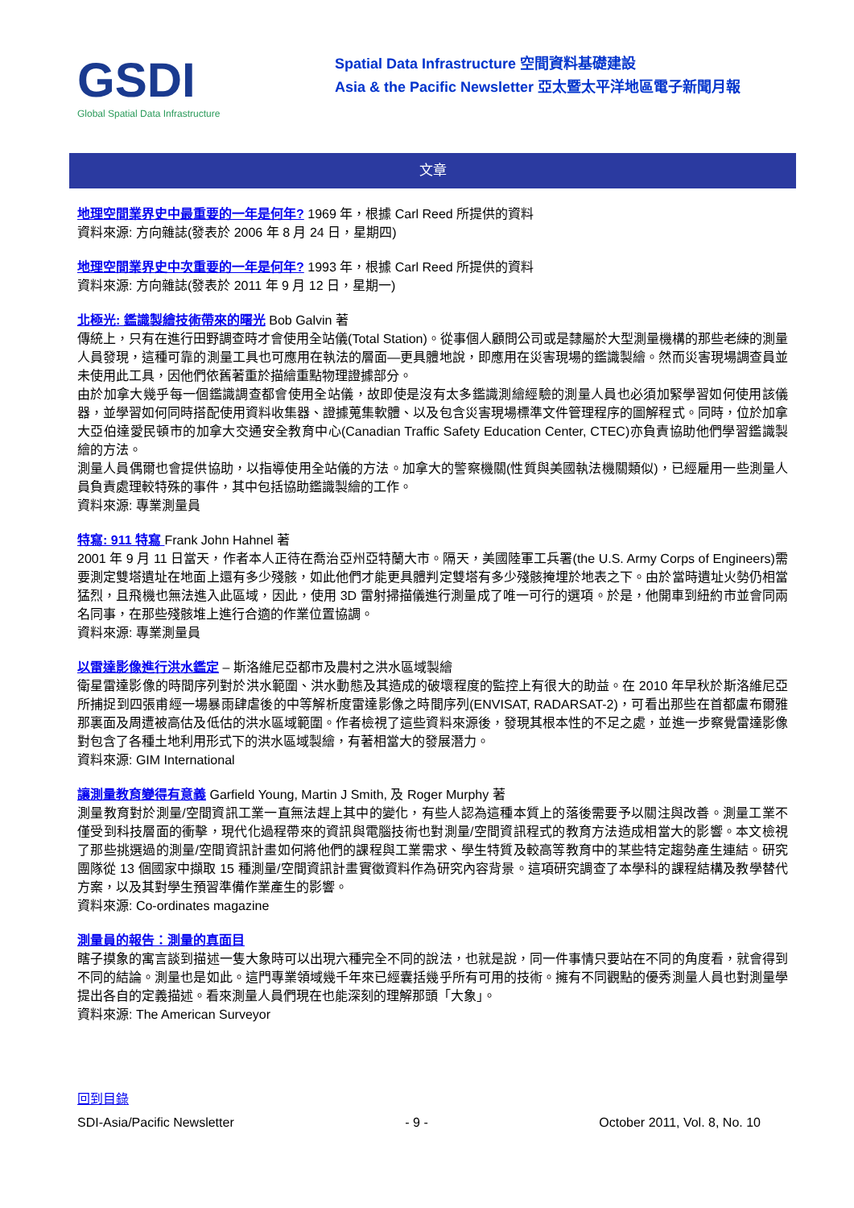GSDI
Global Spatial Data Infrastructure
Spatial Data Infrastructure 空間資料基礎建設
Asia & the Pacific Newsletter 亞太暨太平洋地區電子新聞月報
文章
地理空間業界史中最重要的一年是何年? 1969 年，根據 Carl Reed 所提供的資料
資料來源: 方向雜誌(發表於 2006 年 8 月 24 日，星期四)
地理空間業界史中次重要的一年是何年? 1993 年，根據 Carl Reed 所提供的資料
資料來源: 方向雜誌(發表於 2011 年 9 月 12 日，星期一)
北極光: 鑑識製繪技術帶來的曙光 Bob Galvin 著
傳統上，只有在進行田野調查時才會使用全站儀(Total Station)。從事個人顧問公司或是隸屬於大型測量機構的那些老練的測量人員發現，這種可靠的測量工具也可應用在執法的層面—更具體地說，即應用在災害現場的鑑識製繪。然而災害現場調查員並未使用此工具，因他們依舊著重於描繪重點物理證據部分。
由於加拿大幾乎每一個鑑識調查都會使用全站儀，故即使是沒有太多鑑識測繪經驗的測量人員也必須加緊學習如何使用該儀器，並學習如何同時搭配使用資料收集器、證據蒐集軟體、以及包含災害現場標準文件管理程序的圖解程式。同時，位於加拿大亞伯達愛民頓市的加拿大交通安全教育中心(Canadian Traffic Safety Education Center, CTEC)亦負責協助他們學習鑑識製繪的方法。
測量人員偶爾也會提供協助，以指導使用全站儀的方法。加拿大的警察機關(性質與美國執法機關類似)，已經雇用一些測量人員負責處理較特殊的事件，其中包括協助鑑識製繪的工作。
資料來源: 專業測量員
特寫: 911 特寫 Frank John Hahnel 著
2001 年 9 月 11 日當天，作者本人正待在喬治亞州亞特蘭大市。隔天，美國陸軍工兵署(the U.S. Army Corps of Engineers)需要測定雙塔遺址在地面上還有多少殘骸，如此他們才能更具體判定雙塔有多少殘骸掩埋於地表之下。由於當時遺址火勢仍相當猛烈，且飛機也無法進入此區域，因此，使用 3D 雷射掃描儀進行測量成了唯一可行的選項。於是，他開車到紐約市並會同兩名同事，在那些殘骸堆上進行合適的作業位置協調。
資料來源: 專業測量員
以雷達影像進行洪水鑑定 – 斯洛維尼亞都市及農村之洪水區域製繪
衛星雷達影像的時間序列對於洪水範圍、洪水動態及其造成的破壞程度的監控上有很大的助益。在 2010 年早秋於斯洛維尼亞所捕捉到四張甫經一場暴雨肆虐後的中等解析度雷達影像之時間序列(ENVISAT, RADARSAT-2)，可看出那些在首都盧布爾雅那裏面及周遭被高估及低估的洪水區域範圍。作者檢視了這些資料來源後，發現其根本性的不足之處，並進一步察覺雷達影像對包含了各種土地利用形式下的洪水區域製繪，有著相當大的發展潛力。
資料來源: GIM International
讓測量教育變得有意義 Garfield Young, Martin J Smith, 及 Roger Murphy 著
測量教育對於測量/空間資訊工業一直無法趕上其中的變化，有些人認為這種本質上的落後需要予以關注與改善。測量工業不僅受到科技層面的衝擊，現代化過程帶來的資訊與電腦技術也對測量/空間資訊程式的教育方法造成相當大的影響。本文檢視了那些挑選過的測量/空間資訊計畫如何將他們的課程與工業需求、學生特質及較高等教育中的某些特定趨勢產生連結。研究團隊從 13 個國家中擷取 15 種測量/空間資訊計畫實徵資料作為研究內容背景。這項研究調查了本學科的課程結構及教學替代方案，以及其對學生預習準備作業產生的影響。
資料來源: Co-ordinates magazine
測量員的報告：測量的真面目
瞎子摸象的寓言談到描述一隻大象時可以出現六種完全不同的說法，也就是說，同一件事情只要站在不同的角度看，就會得到不同的結論。測量也是如此。這門專業領域幾千年來已經囊括幾乎所有可用的技術。擁有不同觀點的優秀測量人員也對測量學提出各自的定義描述。看來測量人員們現在也能深刻的理解那頭「大象」。
資料來源: The American Surveyor
回到目錄
SDI-Asia/Pacific Newsletter - 9 - October 2011, Vol. 8, No. 10